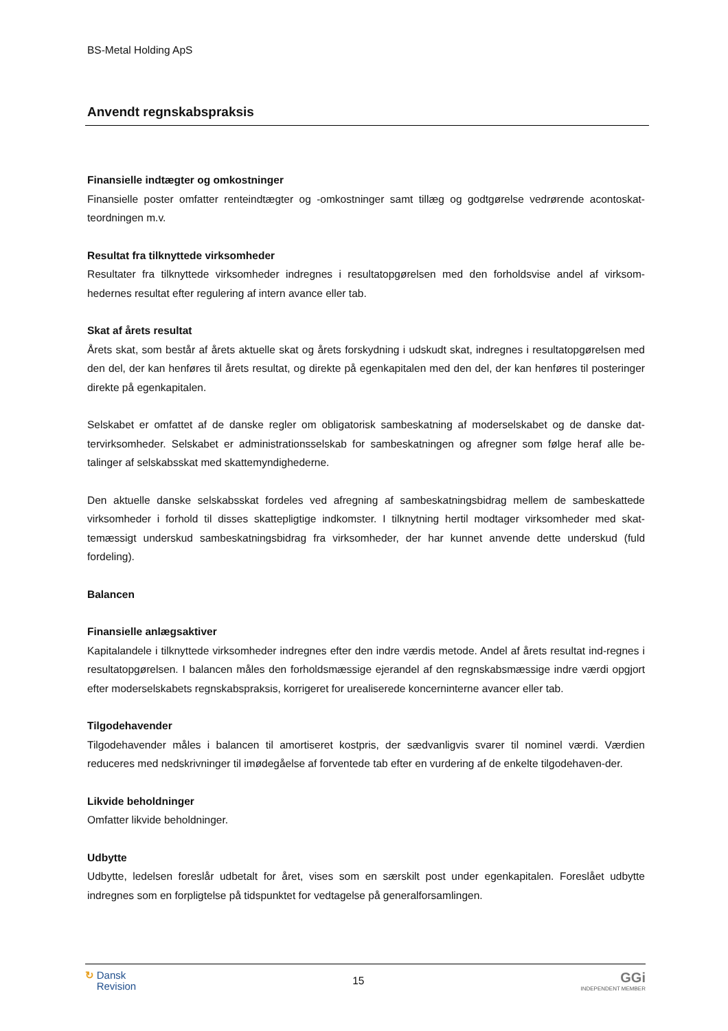BS-Metal Holding ApS
Anvendt regnskabspraksis
Finansielle indtægter og omkostninger
Finansielle poster omfatter renteindtægter og -omkostninger samt tillæg og godtgørelse vedrørende acontoskat-teordningen m.v.
Resultat fra tilknyttede virksomheder
Resultater fra tilknyttede virksomheder indregnes i resultatopgørelsen med den forholdsvise andel af virksom-hedernes resultat efter regulering af intern avance eller tab.
Skat af årets resultat
Årets skat, som består af årets aktuelle skat og årets forskydning i udskudt skat, indregnes i resultatopgørelsen med den del, der kan henføres til årets resultat, og direkte på egenkapitalen med den del, der kan henføres til posteringer direkte på egenkapitalen.
Selskabet er omfattet af de danske regler om obligatorisk sambeskatning af moderselskabet og de danske dat-tervirksomheder. Selskabet er administrationsselskab for sambeskatningen og afregner som følge heraf alle be-talinger af selskabsskat med skattemyndighederne.
Den aktuelle danske selskabsskat fordeles ved afregning af sambeskatningsbidrag mellem de sambeskattede virksomheder i forhold til disses skattepligtige indkomster. I tilknytning hertil modtager virksomheder med skat-temæssigt underskud sambeskatningsbidrag fra virksomheder, der har kunnet anvende dette underskud (fuld fordeling).
Balancen
Finansielle anlægsaktiver
Kapitalandele i tilknyttede virksomheder indregnes efter den indre værdis metode. Andel af årets resultat ind-regnes i resultatopgørelsen. I balancen måles den forholdsmæssige ejerandel af den regnskabsmæssige indre værdi opgjort efter moderselskabets regnskabspraksis, korrigeret for urealiserede koncerninterne avancer eller tab.
Tilgodehavender
Tilgodehavender måles i balancen til amortiseret kostpris, der sædvanligvis svarer til nominel værdi. Værdien reduceres med nedskrivninger til imødegåelse af forventede tab efter en vurdering af de enkelte tilgodehaven-der.
Likvide beholdninger
Omfatter likvide beholdninger.
Udbytte
Udbytte, ledelsen foreslår udbetalt for året, vises som en særskilt post under egenkapitalen. Foreslået udbytte indregnes som en forpligtelse på tidspunktet for vedtagelse på generalforsamlingen.
↻ Dansk
Revision
15
GGi
INDEPENDENT MEMBER